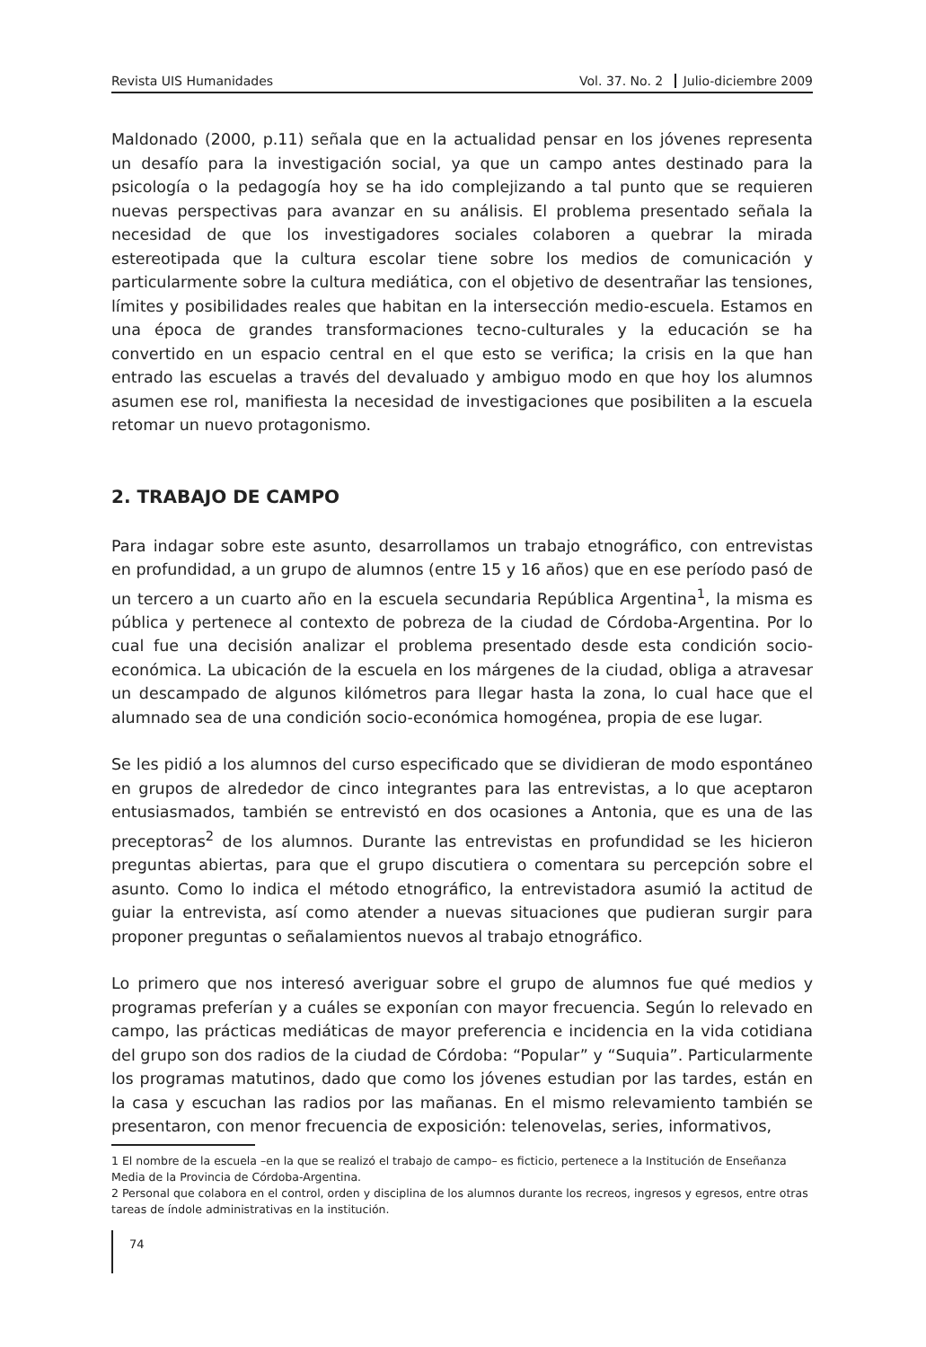Revista UIS Humanidades Vol. 37. No. 2 Julio-diciembre 2009
Maldonado (2000, p.11) señala que en la actualidad pensar en los jóvenes representa un desafío para la investigación social, ya que un campo antes destinado para la psicología o la pedagogía hoy se ha ido complejizando a tal punto que se requieren nuevas perspectivas para avanzar en su análisis. El problema presentado señala la necesidad de que los investigadores sociales colaboren a quebrar la mirada estereotipada que la cultura escolar tiene sobre los medios de comunicación y particularmente sobre la cultura mediática, con el objetivo de desentrañar las tensiones, límites y posibilidades reales que habitan en la intersección medio-escuela. Estamos en una época de grandes transformaciones tecno-culturales y la educación se ha convertido en un espacio central en el que esto se verifica; la crisis en la que han entrado las escuelas a través del devaluado y ambiguo modo en que hoy los alumnos asumen ese rol, manifiesta la necesidad de investigaciones que posibiliten a la escuela retomar un nuevo protagonismo.
2. TRABAJO DE CAMPO
Para indagar sobre este asunto, desarrollamos un trabajo etnográfico, con entrevistas en profundidad, a un grupo de alumnos (entre 15 y 16 años) que en ese período pasó de un tercero a un cuarto año en la escuela secundaria República Argentina<sup>1</sup>, la misma es pública y pertenece al contexto de pobreza de la ciudad de Córdoba-Argentina. Por lo cual fue una decisión analizar el problema presentado desde esta condición socio-económica. La ubicación de la escuela en los márgenes de la ciudad, obliga a atravesar un descampado de algunos kilómetros para llegar hasta la zona, lo cual hace que el alumnado sea de una condición socio-económica homogénea, propia de ese lugar.
Se les pidió a los alumnos del curso especificado que se dividieran de modo espontáneo en grupos de alrededor de cinco integrantes para las entrevistas, a lo que aceptaron entusiasmados, también se entrevistó en dos ocasiones a Antonia, que es una de las preceptoras<sup>2</sup> de los alumnos. Durante las entrevistas en profundidad se les hicieron preguntas abiertas, para que el grupo discutiera o comentara su percepción sobre el asunto. Como lo indica el método etnográfico, la entrevistadora asumió la actitud de guiar la entrevista, así como atender a nuevas situaciones que pudieran surgir para proponer preguntas o señalamientos nuevos al trabajo etnográfico.
Lo primero que nos interesó averiguar sobre el grupo de alumnos fue qué medios y programas preferían y a cuáles se exponían con mayor frecuencia. Según lo relevado en campo, las prácticas mediáticas de mayor preferencia e incidencia en la vida cotidiana del grupo son dos radios de la ciudad de Córdoba: “Popular” y “Suquia”. Particularmente los programas matutinos, dado que como los jóvenes estudian por las tardes, están en la casa y escuchan las radios por las mañanas. En el mismo relevamiento también se presentaron, con menor frecuencia de exposición: telenovelas, series, informativos,
1 El nombre de la escuela –en la que se realizó el trabajo de campo– es ficticio, pertenece a la Institución de Enseñanza Media de la Provincia de Córdoba-Argentina.
2 Personal que colabora en el control, orden y disciplina de los alumnos durante los recreos, ingresos y egresos, entre otras tareas de índole administrativas en la institución.
74